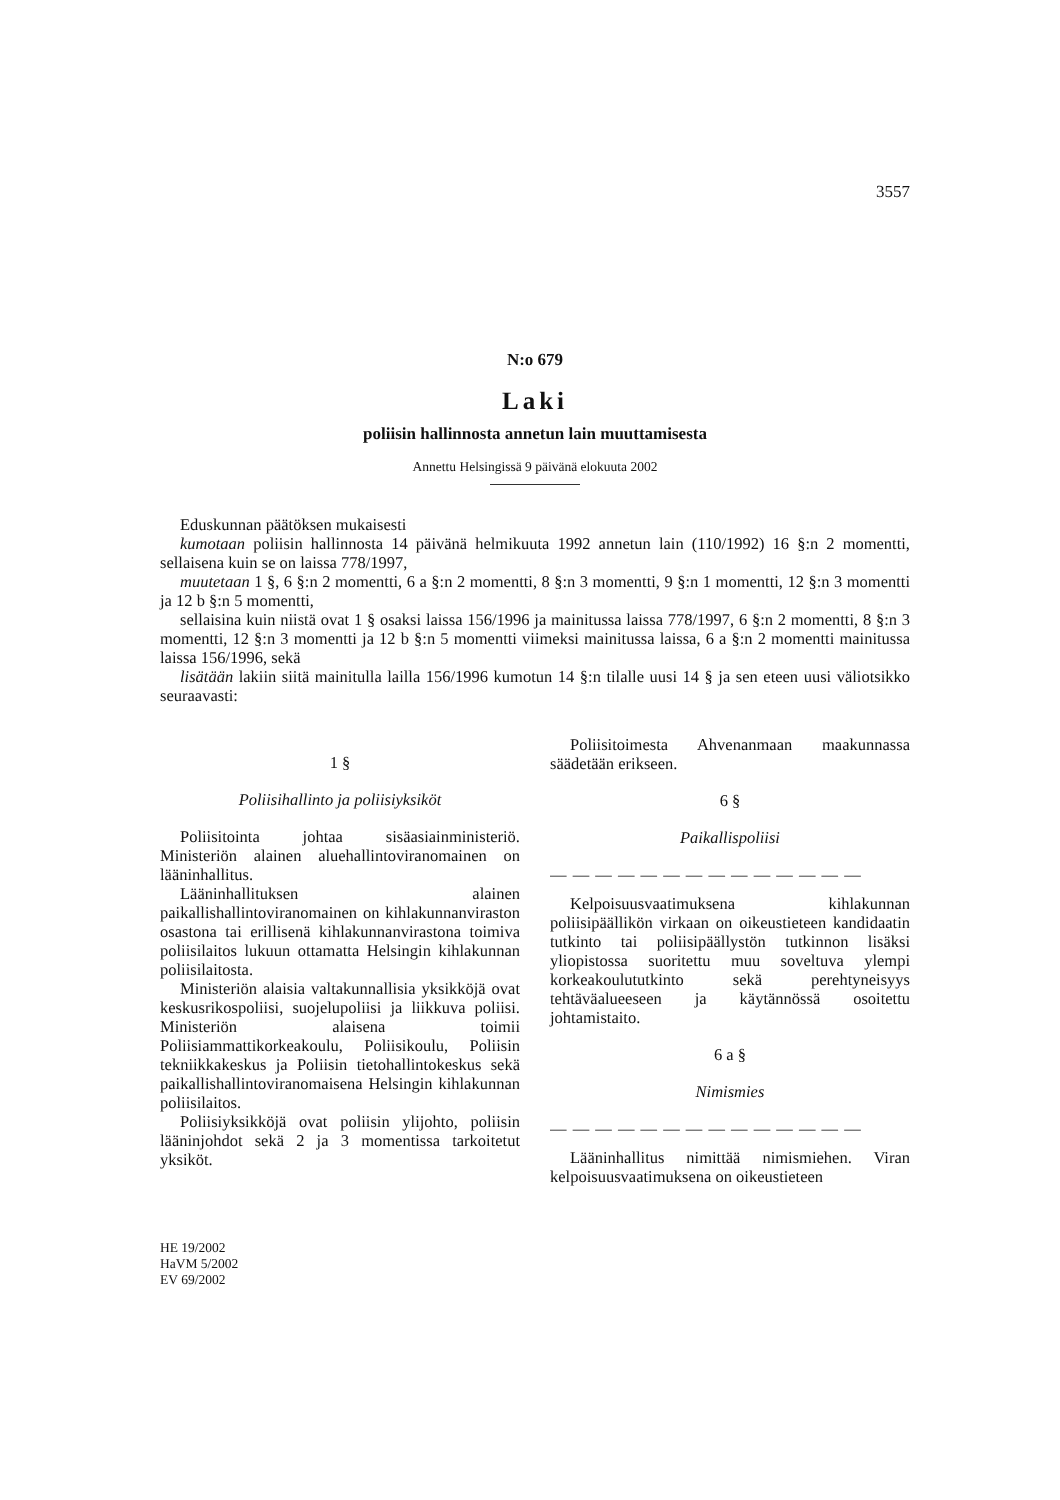3557
N:o 679
Laki
poliisin hallinnosta annetun lain muuttamisesta
Annettu Helsingissä 9 päivänä elokuuta 2002
Eduskunnan päätöksen mukaisesti
kumotaan poliisin hallinnosta 14 päivänä helmikuuta 1992 annetun lain (110/1992) 16 §:n 2 momentti, sellaisena kuin se on laissa 778/1997,
muutetaan 1 §, 6 §:n 2 momentti, 6 a §:n 2 momentti, 8 §:n 3 momentti, 9 §:n 1 momentti, 12 §:n 3 momentti ja 12 b §:n 5 momentti,
sellaisina kuin niistä ovat 1 § osaksi laissa 156/1996 ja mainitussa laissa 778/1997, 6 §:n 2 momentti, 8 §:n 3 momentti, 12 §:n 3 momentti ja 12 b §:n 5 momentti viimeksi mainitussa laissa, 6 a §:n 2 momentti mainitussa laissa 156/1996, sekä
lisätään lakiin siitä mainitulla lailla 156/1996 kumotun 14 §:n tilalle uusi 14 § ja sen eteen uusi väliotsikko seuraavasti:
1 §
Poliisihallinto ja poliisiyksiköt
Poliisitointa johtaa sisäasiainministeriö. Ministeriön alainen aluehallintoviranomainen on lääninhallitus.
Lääninhallituksen alainen paikallishallintoviranomainen on kihlakunnanviraston osastona tai erillisenä kihlakunnanvirastona toimiva poliisilaitos lukuun ottamatta Helsingin kihlakunnan poliisilaitosta.
Ministeriön alaisia valtakunnallisia yksikköjä ovat keskusrikospoliisi, suojelupoliisi ja liikkuva poliisi. Ministeriön alaisena toimii Poliisiammattikorkeakoulu, Poliisikoulu, Poliisin tekniikkakeskus ja Poliisin tietohallintokeskus sekä paikallishallintoviranomaisena Helsingin kihlakunnan poliisilaitos.
Poliisiyksikköjä ovat poliisin ylijohto, poliisin lääninjohdot sekä 2 ja 3 momentissa tarkoitetut yksiköt.
Poliisitoimesta Ahvenanmaan maakunnassa säädetään erikseen.
6 §
Paikallispoliisi
— — — — — — — — — — — — — —
Kelpoisuusvaatimuksena kihlakunnan poliisipäällikön virkaan on oikeustieteen kandidaatin tutkinto tai poliisipäällystön tutkinnon lisäksi yliopistossa suoritettu muu soveltuva ylempi korkeakoulututkinto sekä perehtyneisyys tehtäväalueeseen ja käytännössä osoitettu johtamistaito.
6 a §
Nimismies
— — — — — — — — — — — — — —
Lääninhallitus nimittää nimismiehen. Viran kelpoisuusvaatimuksena on oikeustieteen
HE 19/2002
HaVM 5/2002
EV 69/2002